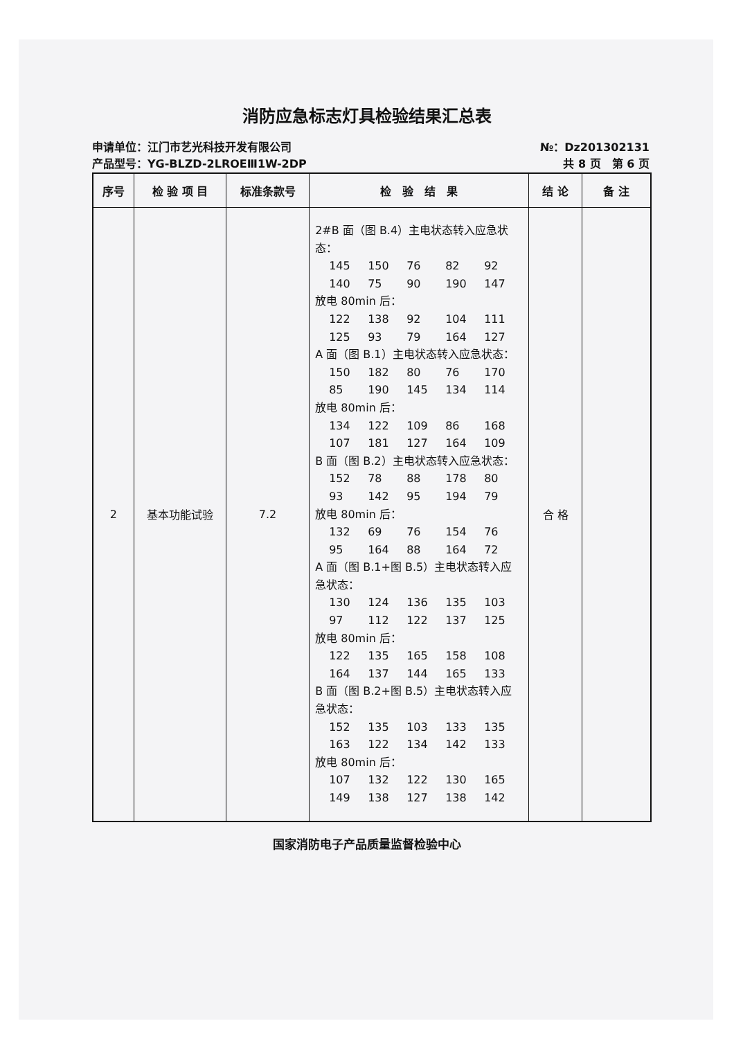消防应急标志灯具检验结果汇总表
申请单位：江门市艺光科技开发有限公司
产品型号：YG-BLZD-2LROEⅢ1W-2DP
№：Dz201302131
共 8 页　第 6 页
| 序号 | 检 验 项 目 | 标准条款号 | 检 验 结 果 | 结 论 | 备 注 |
| --- | --- | --- | --- | --- | --- |
| 2 | 基本功能试验 | 7.2 | 2#B 面（图 B.4）主电状态转入应急状态： 145 150 76 82 92 140 75 90 190 147 放电 80min 后： 122 138 92 104 111 125 93 79 164 127 A 面（图 B.1）主电状态转入应急状态： 150 182 80 76 170 85 190 145 134 114 放电 80min 后： 134 122 109 86 168 107 181 127 164 109 B 面（图 B.2）主电状态转入应急状态： 152 78 88 178 80 93 142 95 194 79 放电 80min 后： 132 69 76 154 76 95 164 88 164 72 A 面（图 B.1+图 B.5）主电状态转入应急状态： 130 124 136 135 103 97 112 122 137 125 放电 80min 后： 122 135 165 158 108 164 137 144 165 133 B 面（图 B.2+图 B.5）主电状态转入应急状态： 152 135 103 133 135 163 122 134 142 133 放电 80min 后： 107 132 122 130 165 149 138 127 138 142 | 合 格 | |
国家消防电子产品质量监督检验中心